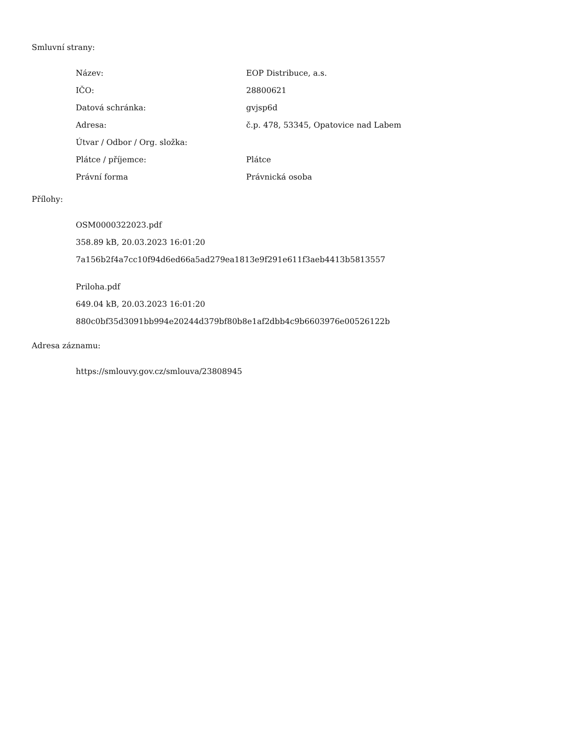Smluvní strany:
| Název: | EOP Distribuce, a.s. |
| IČO: | 28800621 |
| Datová schránka: | gvjsp6d |
| Adresa: | č.p. 478, 53345, Opatovice nad Labem |
| Útvar / Odbor / Org. složka: | |
| Plátce / příjemce: | Plátce |
| Právní forma | Právnická osoba |
Přílohy:
OSM0000322023.pdf
358.89 kB, 20.03.2023 16:01:20
7a156b2f4a7cc10f94d6ed66a5ad279ea1813e9f291e611f3aeb4413b5813557
Priloha.pdf
649.04 kB, 20.03.2023 16:01:20
880c0bf35d3091bb994e20244d379bf80b8e1af2dbb4c9b6603976e00526122b
Adresa záznamu:
https://smlouvy.gov.cz/smlouva/23808945